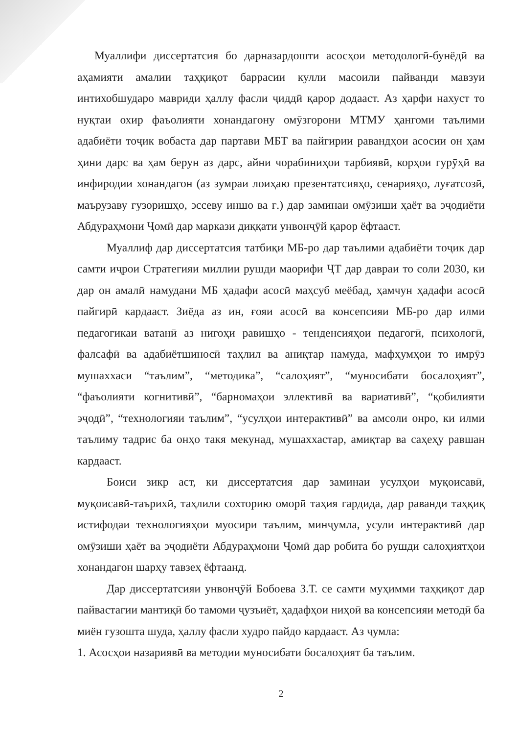Муаллифи диссертатсия бо дарназардошти асосҳои методологӣ-бунёдӣ ва аҳамияти амалии таҳқиқот баррасии кулли масоили пайванди мавзуи интихобшударо мавриди ҳаллу фасли ҷиддӣ қарор додааст. Аз ҳарфи нахуст то нуқтаи охир фаъолияти хонандагону омӯзгорони МТМУ ҳангоми таълими адабиёти тоҷик вобаста дар партави МБТ ва пайгирии равандҳои асосии он ҳам ҳини дарс ва ҳам берун аз дарс, айни чорабиниҳои тарбиявӣ, корҳои гурӯҳӣ ва инфиродии хонандагон (аз зумраи лоиҳаю презентатсияҳо, сенарияҳо, луғатсозӣ, маърузаву гузоришҳо, эссеву иншо ва ғ.) дар заминаи омӯзиши ҳаёт ва эҷодиёти Абдураҳмони Ҷомӣ дар маркази диққати унвонҷӯй қарор ёфтааст.
Муаллиф дар диссертатсия татбиқи МБ-ро дар таълими адабиёти тоҷик дар самти иҷрои Стратегияи миллии рушди маорифи ҶТ дар давраи то соли 2030, ки дар он амалӣ намудани МБ ҳадафи асосӣ маҳсуб меёбад, ҳамчун ҳадафи асосӣ пайгирӣ кардааст. Зиёда аз ин, ғояи асосӣ ва консепсияи МБ-ро дар илми педагогикаи ватанӣ аз нигоҳи равишҳо - тенденсияҳои педагогӣ, психологӣ, фалсафӣ ва адабиётшиносӣ таҳлил ва аниқтар намуда, мафҳумҳои то имрӯз мушаххаси “таълим”, “методика”, “салоҳият”, “муносибати босалоҳият”, “фаъолияти когнитивӣ”, “барномаҳои эллективӣ ва вариативӣ”, “қобилияти эҷодӣ”, “технологияи таълим”, “усулҳои интерактивӣ” ва амсоли онро, ки илми таълиму тадрис ба онҳо такя мекунад, мушаххастар, амиқтар ва саҳеҳу равшан кардааст.
Боиси зикр аст, ки диссертатсия дар заминаи усулҳои муқоисавӣ, муқоисавӣ-таърихӣ, таҳлили сохторию оморӣ таҳия гардида, дар раванди таҳқиқ истифодаи технологияҳои муосири таълим, минҷумла, усули интерактивӣ дар омӯзиши ҳаёт ва эҷодиёти Абдураҳмони Ҷомӣ дар робита бо рушди салоҳиятҳои хонандагон шарҳу тавзеҳ ёфтаанд.
Дар диссертатсияи унвонҷӯй Бобоева З.Т. се самти муҳимми таҳқиқот дар пайвастагии мантиқӣ бо тамоми ҷузъиёт, ҳадафҳои ниҳоӣ ва консепсияи методӣ ба миён гузошта шуда, ҳаллу фасли худро пайдо кардааст. Аз ҷумла:
1. Асосҳои назариявӣ ва методии муносибати босалоҳият ба таълим.
2